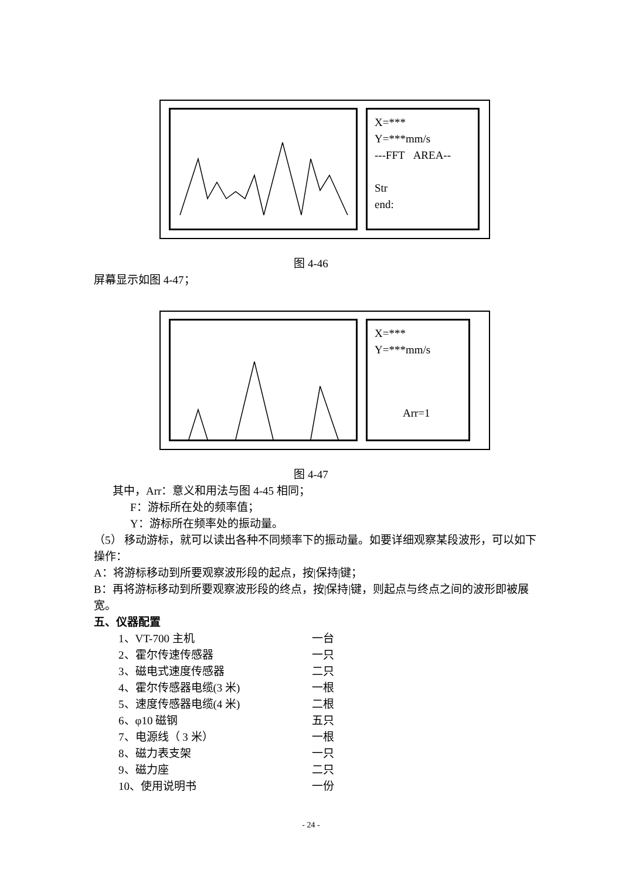X=***
Y=***mm/s
---FFT AREA--
Str
end:
图 4-46
屏幕显示如图 4-47；
X=***
Y=***mm/s
Arr=1
图 4-47
其中，Arr：意义和用法与图 4-45 相同；
F：游标所在处的频率值；
Y：游标所在频率处的振动量。
（5） 移动游标，就可以读出各种不同频率下的振动量。如要详细观察某段波形，可以如下操作：
A：将游标移动到所要观察波形段的起点，按|保持|键；
B：再将游标移动到所要观察波形段的终点，按|保持|键，则起点与终点之间的波形即被展宽。
五、仪器配置
1、VT-700 主机 一台
2、霍尔传速传感器 一只
3、磁电式速度传感器 二只
4、霍尔传感器电缆(3 米) 一根
5、速度传感器电缆(4 米) 二根
6、φ10 磁钢 五只
7、电源线（ 3 米） 一根
8、磁力表支架 一只
9、磁力座 二只
10、使用说明书 一份
- 24 -